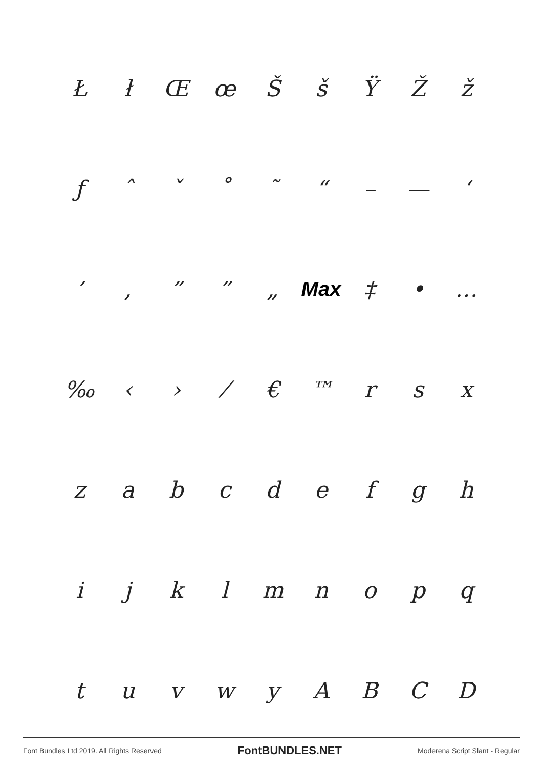ŁłŒœŠšŸŽž
ƒˆˇ ˚ ˜ “– — ‘
’ ‚”” „ Max ‡ • …
‰ ‹ › ⁄ € ™ rsx
zabcdefgh
ijklmnopq
tuvwyABCD
Font Bundles Ltd 2019. All Rights Reserved FontBUNDLES.NET Moderena Script Slant - Regular